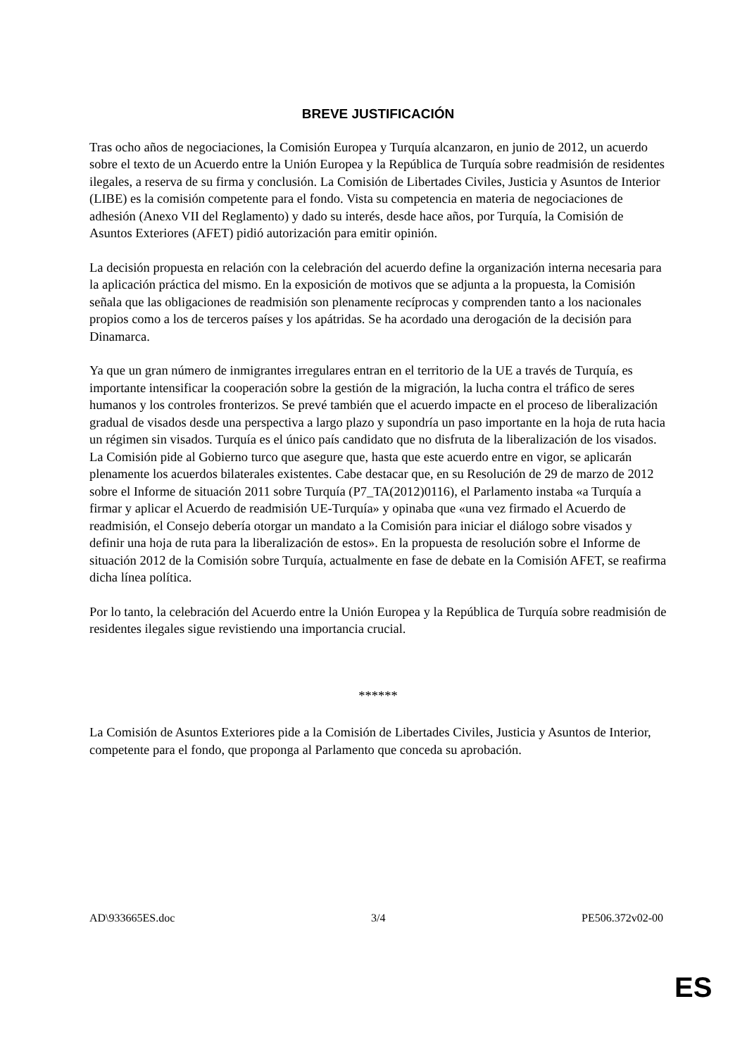BREVE JUSTIFICACIÓN
Tras ocho años de negociaciones, la Comisión Europea y Turquía alcanzaron, en junio de 2012, un acuerdo sobre el texto de un Acuerdo entre la Unión Europea y la República de Turquía sobre readmisión de residentes ilegales, a reserva de su firma y conclusión. La Comisión de Libertades Civiles, Justicia y Asuntos de Interior (LIBE) es la comisión competente para el fondo. Vista su competencia en materia de negociaciones de adhesión (Anexo VII del Reglamento) y dado su interés, desde hace años, por Turquía, la Comisión de Asuntos Exteriores (AFET) pidió autorización para emitir opinión.
La decisión propuesta en relación con la celebración del acuerdo define la organización interna necesaria para la aplicación práctica del mismo. En la exposición de motivos que se adjunta a la propuesta, la Comisión señala que las obligaciones de readmisión son plenamente recíprocas y comprenden tanto a los nacionales propios como a los de terceros países y los apátridas. Se ha acordado una derogación de la decisión para Dinamarca.
Ya que un gran número de inmigrantes irregulares entran en el territorio de la UE a través de Turquía, es importante intensificar la cooperación sobre la gestión de la migración, la lucha contra el tráfico de seres humanos y los controles fronterizos. Se prevé también que el acuerdo impacte en el proceso de liberalización gradual de visados desde una perspectiva a largo plazo y supondría un paso importante en la hoja de ruta hacia un régimen sin visados. Turquía es el único país candidato que no disfruta de la liberalización de los visados. La Comisión pide al Gobierno turco que asegure que, hasta que este acuerdo entre en vigor, se aplicarán plenamente los acuerdos bilaterales existentes. Cabe destacar que, en su Resolución de 29 de marzo de 2012 sobre el Informe de situación 2011 sobre Turquía (P7_TA(2012)0116), el Parlamento instaba «a Turquía a firmar y aplicar el Acuerdo de readmisión UE-Turquía» y opinaba que «una vez firmado el Acuerdo de readmisión, el Consejo debería otorgar un mandato a la Comisión para iniciar el diálogo sobre visados y definir una hoja de ruta para la liberalización de estos». En la propuesta de resolución sobre el Informe de situación 2012 de la Comisión sobre Turquía, actualmente en fase de debate en la Comisión AFET, se reafirma dicha línea política.
Por lo tanto, la celebración del Acuerdo entre la Unión Europea y la República de Turquía sobre readmisión de residentes ilegales sigue revistiendo una importancia crucial.
******
La Comisión de Asuntos Exteriores pide a la Comisión de Libertades Civiles, Justicia y Asuntos de Interior, competente para el fondo, que proponga al Parlamento que conceda su aprobación.
AD\933665ES.doc 3/4 PE506.372v02-00
ES